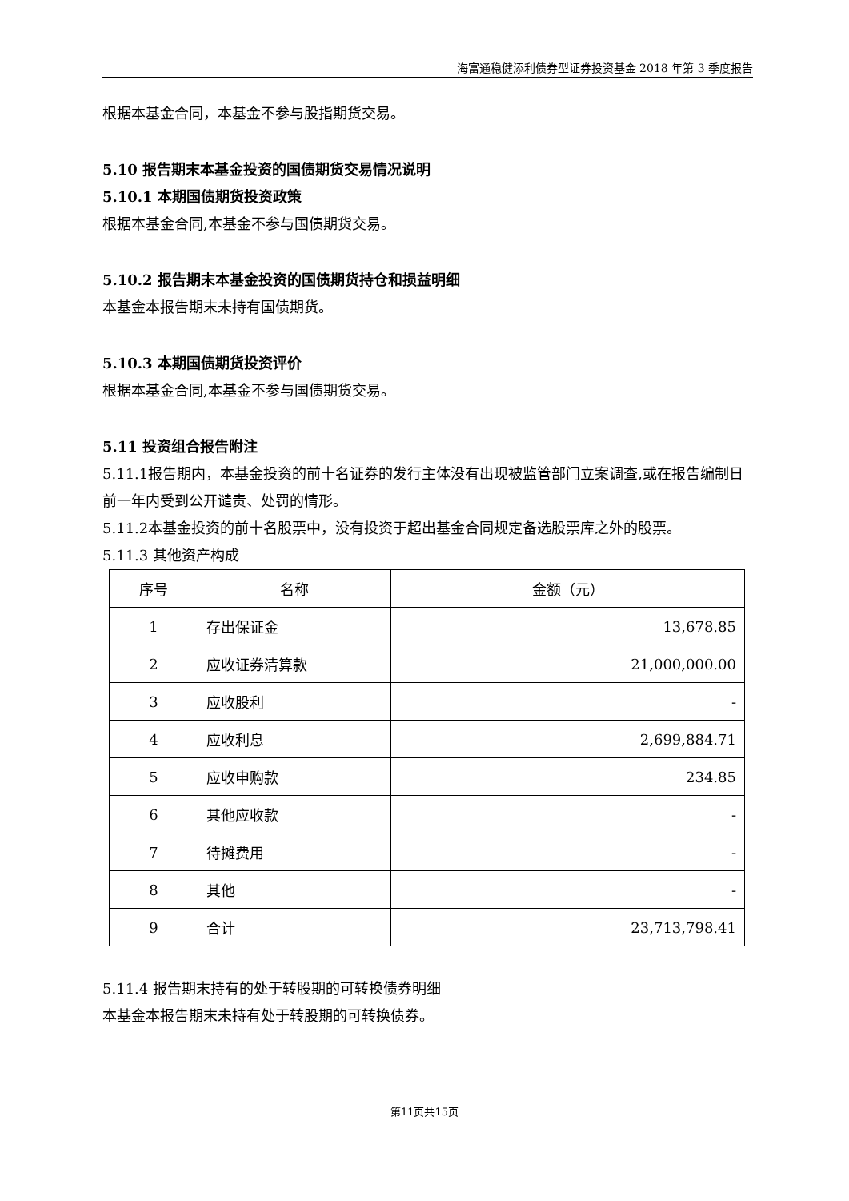海富通稳健添利债券型证券投资基金 2018 年第 3 季度报告
根据本基金合同，本基金不参与股指期货交易。
5.10 报告期末本基金投资的国债期货交易情况说明
5.10.1 本期国债期货投资政策
根据本基金合同,本基金不参与国债期货交易。
5.10.2 报告期末本基金投资的国债期货持仓和损益明细
本基金本报告期末未持有国债期货。
5.10.3 本期国债期货投资评价
根据本基金合同,本基金不参与国债期货交易。
5.11 投资组合报告附注
5.11.1报告期内，本基金投资的前十名证券的发行主体没有出现被监管部门立案调查,或在报告编制日前一年内受到公开谴责、处罚的情形。
5.11.2本基金投资的前十名股票中，没有投资于超出基金合同规定备选股票库之外的股票。
5.11.3 其他资产构成
| 序号 | 名称 | 金额（元） |
| --- | --- | --- |
| 1 | 存出保证金 | 13,678.85 |
| 2 | 应收证券清算款 | 21,000,000.00 |
| 3 | 应收股利 | - |
| 4 | 应收利息 | 2,699,884.71 |
| 5 | 应收申购款 | 234.85 |
| 6 | 其他应收款 | - |
| 7 | 待摊费用 | - |
| 8 | 其他 | - |
| 9 | 合计 | 23,713,798.41 |
5.11.4 报告期末持有的处于转股期的可转换债券明细
本基金本报告期末未持有处于转股期的可转换债券。
第11页共15页